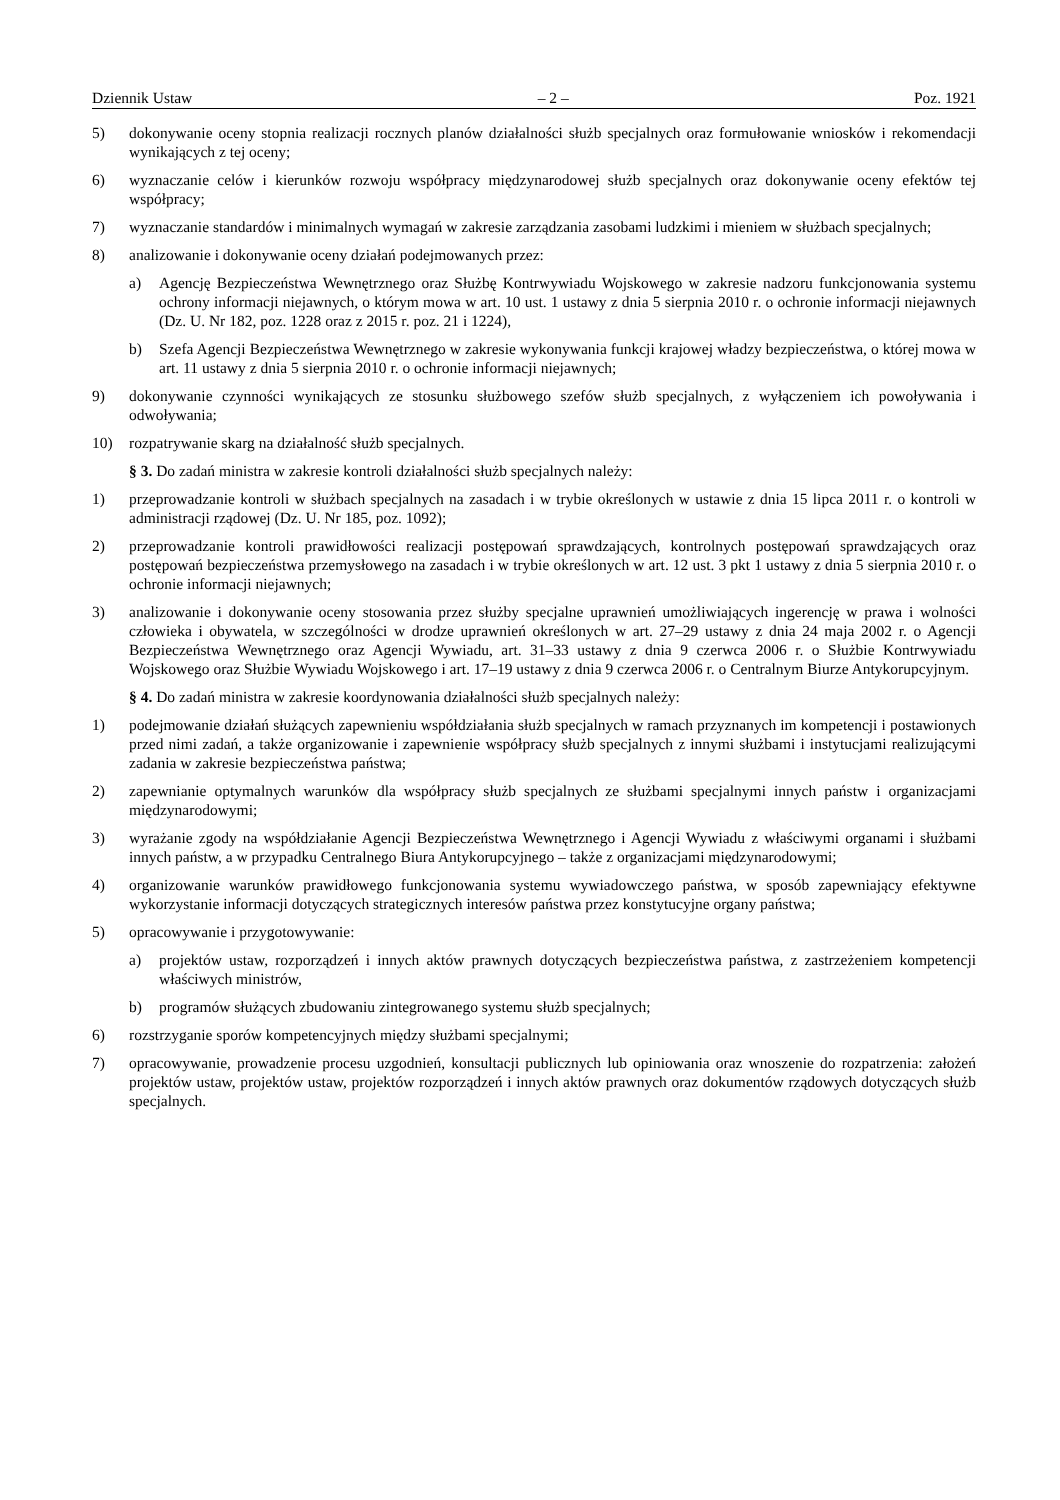Dziennik Ustaw – 2 – Poz. 1921
5) dokonywanie oceny stopnia realizacji rocznych planów działalności służb specjalnych oraz formułowanie wniosków i rekomendacji wynikających z tej oceny;
6) wyznaczanie celów i kierunków rozwoju współpracy międzynarodowej służb specjalnych oraz dokonywanie oceny efektów tej współpracy;
7) wyznaczanie standardów i minimalnych wymagań w zakresie zarządzania zasobami ludzkimi i mieniem w służbach specjalnych;
8) analizowanie i dokonywanie oceny działań podejmowanych przez:
a) Agencję Bezpieczeństwa Wewnętrznego oraz Służbę Kontrwywiadu Wojskowego w zakresie nadzoru funkcjonowania systemu ochrony informacji niejawnych, o którym mowa w art. 10 ust. 1 ustawy z dnia 5 sierpnia 2010 r. o ochronie informacji niejawnych (Dz. U. Nr 182, poz. 1228 oraz z 2015 r. poz. 21 i 1224),
b) Szefa Agencji Bezpieczeństwa Wewnętrznego w zakresie wykonywania funkcji krajowej władzy bezpieczeństwa, o której mowa w art. 11 ustawy z dnia 5 sierpnia 2010 r. o ochronie informacji niejawnych;
9) dokonywanie czynności wynikających ze stosunku służbowego szefów służb specjalnych, z wyłączeniem ich powoływania i odwoływania;
10) rozpatrywanie skarg na działalność służb specjalnych.
§ 3. Do zadań ministra w zakresie kontroli działalności służb specjalnych należy:
1) przeprowadzanie kontroli w służbach specjalnych na zasadach i w trybie określonych w ustawie z dnia 15 lipca 2011 r. o kontroli w administracji rządowej (Dz. U. Nr 185, poz. 1092);
2) przeprowadzanie kontroli prawidłowości realizacji postępowań sprawdzających, kontrolnych postępowań sprawdzających oraz postępowań bezpieczeństwa przemysłowego na zasadach i w trybie określonych w art. 12 ust. 3 pkt 1 ustawy z dnia 5 sierpnia 2010 r. o ochronie informacji niejawnych;
3) analizowanie i dokonywanie oceny stosowania przez służby specjalne uprawnień umożliwiających ingerencję w prawa i wolności człowieka i obywatela, w szczególności w drodze uprawnień określonych w art. 27–29 ustawy z dnia 24 maja 2002 r. o Agencji Bezpieczeństwa Wewnętrznego oraz Agencji Wywiadu, art. 31–33 ustawy z dnia 9 czerwca 2006 r. o Służbie Kontrwywiadu Wojskowego oraz Służbie Wywiadu Wojskowego i art. 17–19 ustawy z dnia 9 czerwca 2006 r. o Centralnym Biurze Antykorupcyjnym.
§ 4. Do zadań ministra w zakresie koordynowania działalności służb specjalnych należy:
1) podejmowanie działań służących zapewnieniu współdziałania służb specjalnych w ramach przyznanych im kompetencji i postawionych przed nimi zadań, a także organizowanie i zapewnienie współpracy służb specjalnych z innymi służbami i instytucjami realizującymi zadania w zakresie bezpieczeństwa państwa;
2) zapewnianie optymalnych warunków dla współpracy służb specjalnych ze służbami specjalnymi innych państw i organizacjami międzynarodowymi;
3) wyrażanie zgody na współdziałanie Agencji Bezpieczeństwa Wewnętrznego i Agencji Wywiadu z właściwymi organami i służbami innych państw, a w przypadku Centralnego Biura Antykorupcyjnego – także z organizacjami międzynarodowymi;
4) organizowanie warunków prawidłowego funkcjonowania systemu wywiadowczego państwa, w sposób zapewniający efektywne wykorzystanie informacji dotyczących strategicznych interesów państwa przez konstytucyjne organy państwa;
5) opracowywanie i przygotowywanie:
a) projektów ustaw, rozporządzeń i innych aktów prawnych dotyczących bezpieczeństwa państwa, z zastrzeżeniem kompetencji właściwych ministrów,
b) programów służących zbudowaniu zintegrowanego systemu służb specjalnych;
6) rozstrzyganie sporów kompetencyjnych między służbami specjalnymi;
7) opracowywanie, prowadzenie procesu uzgodnień, konsultacji publicznych lub opiniowania oraz wnoszenie do rozpatrzenia: założeń projektów ustaw, projektów ustaw, projektów rozporządzeń i innych aktów prawnych oraz dokumentów rządowych dotyczących służb specjalnych.